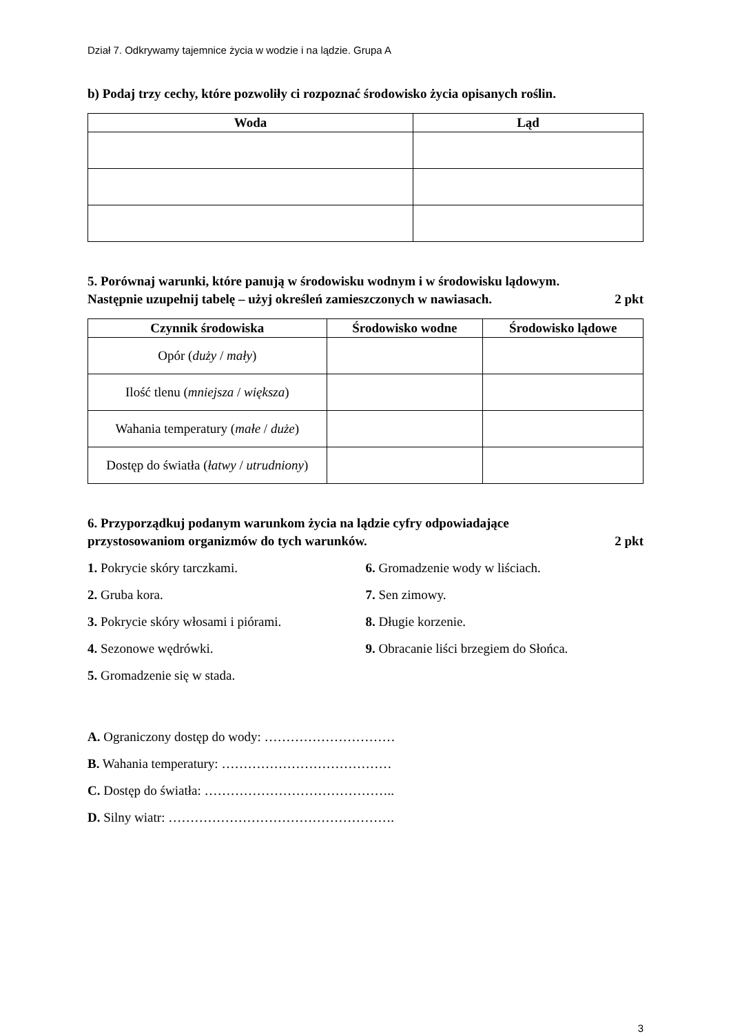Dział 7. Odkrywamy tajemnice życia w wodzie i na lądzie. Grupa A
b) Podaj trzy cechy, które pozwoliły ci rozpoznać środowisko życia opisanych roślin.
| Woda | Ląd |
| --- | --- |
5. Porównaj warunki, które panują w środowisku wodnym i w środowisku lądowym.
Następnie uzupełnij tabelę – użyj określeń zamieszczonych w nawiasach. 2 pkt
| Czynnik środowiska | Środowisko wodne | Środowisko lądowe |
| --- | --- | --- |
| Opór ( duży / mały ) | | |
| Ilość tlenu ( mniejsza / większa ) | | |
| Wahania temperatury ( małe / duże ) | | |
| Dostęp do światła ( łatwy / utrudniony ) | | |
6. Przyporządkuj podanym warunkom życia na lądzie cyfry odpowiadające
przystosowaniom organizmów do tych warunków. 2 pkt
1. Pokrycie skóry tarczkami.
2. Gruba kora.
3. Pokrycie skóry włosami i piórami.
4. Sezonowe wędrówki.
5. Gromadzenie się w stada.
6. Gromadzenie wody w liściach.
7. Sen zimowy.
8. Długie korzenie.
9. Obracanie liści brzegiem do Słońca.
A. Ograniczony dostęp do wody: …………………………
B. Wahania temperatury: …………………………………
C. Dostęp do światła: ……………………………………..
D. Silny wiatr: …………………………………………….
3